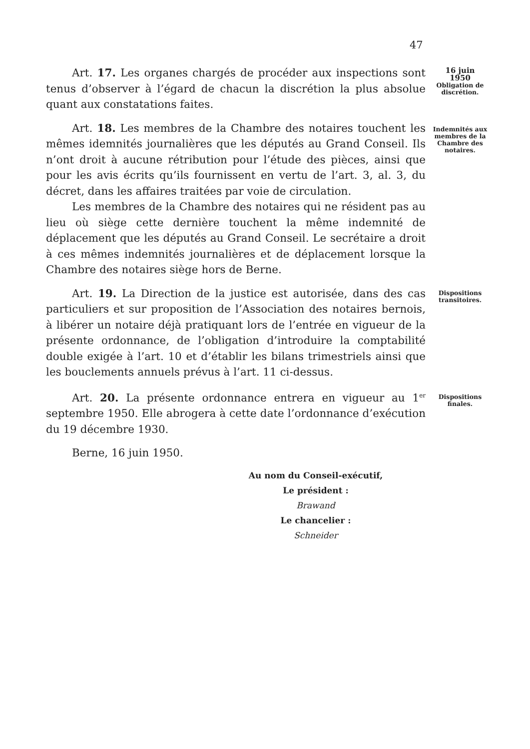47
16 juin
1950
Obligation de discrétion.
Indemnités aux membres de la Chambre des notaires.
Dispositions transitoires.
Dispositions finales.
Art. 17. Les organes chargés de procéder aux inspections sont tenus d’observer à l’égard de chacun la discrétion la plus absolue quant aux constatations faites.
Art. 18. Les membres de la Chambre des notaires touchent les mêmes idemnités journalières que les députés au Grand Conseil. Ils n’ont droit à aucune rétribution pour l’étude des pièces, ainsi que pour les avis écrits qu’ils fournissent en vertu de l’art. 3, al. 3, du décret, dans les affaires traitées par voie de circulation.
Les membres de la Chambre des notaires qui ne résident pas au lieu où siège cette dernière touchent la même indemnité de déplacement que les députés au Grand Conseil. Le secrétaire a droit à ces mêmes indemnités journalières et de déplacement lorsque la Chambre des notaires siège hors de Berne.
Art. 19. La Direction de la justice est autorisée, dans des cas particuliers et sur proposition de l’Association des notaires bernois, à libérer un notaire déjà pratiquant lors de l’entrée en vigueur de la présente ordonnance, de l’obligation d’introduire la comptabilité double exigée à l’art. 10 et d’établir les bilans trimestriels ainsi que les bouclements annuels prévus à l’art. 11 ci-dessus.
Art. 20. La présente ordonnance entrera en vigueur au 1<sup>er</sup> septembre 1950. Elle abrogera à cette date l’ordonnance d’exécution du 19 décembre 1930.
Berne, 16 juin 1950.
Au nom du Conseil-exécutif,
Le président :
Brawand
Le chancelier :
Schneider